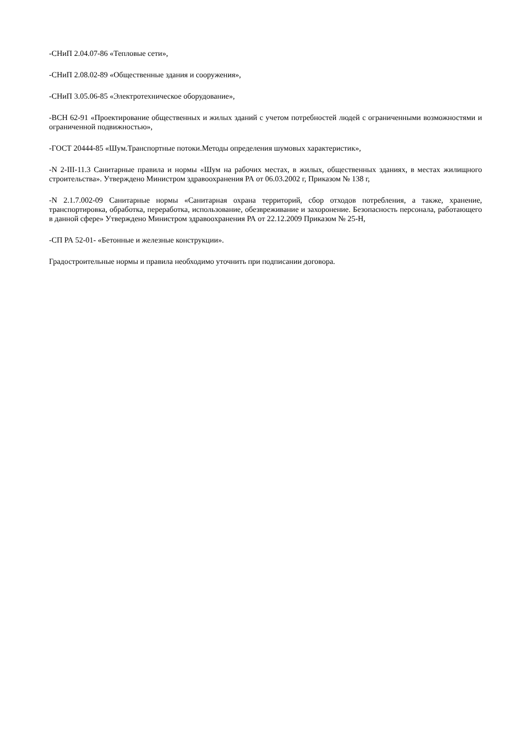-СНиП 2.04.07-86 «Тепловые сети»,
-СНиП 2.08.02-89 «Общественные здания и сооружения»,
-СНиП 3.05.06-85 «Электротехническое оборудование»,
-ВСН 62-91 «Проектирование общественных и жилых зданий с учетом потребностей людей с ограниченными возможностями и ограниченной подвижностью»,
-ГОСТ 20444-85 «Шум.Транспортные потоки.Методы определения шумовых характеристик»,
-N 2-III-11.3 Санитарные правила и нормы «Шум на рабочих местах, в жилых, общественных зданиях, в местах жилищного строительства». Утверждено Министром здравоохранения РА от 06.03.2002 г, Приказом № 138 г,
-N 2.1.7.002-09 Санитарные нормы «Санитарная охрана территорий, сбор отходов потребления, а также, хранение, транспортировка, обработка, переработка, использование, обезвреживание и захоронение. Безопасность персонала, работающего в данной сфере» Утверждено Министром здравоохранения РА от 22.12.2009 Приказом № 25-Н,
-СП РА 52-01- «Бетонные и железные конструкции».
Градостроительные нормы и правила необходимо уточнить при подписании договора.